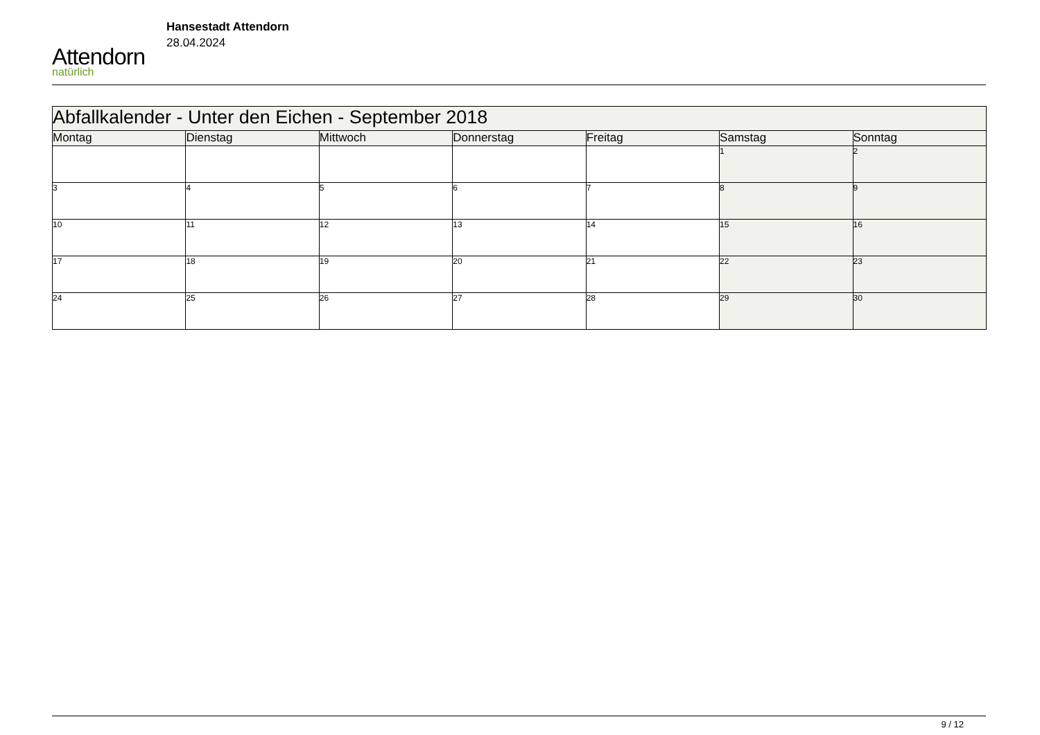Attendorn
natürlich
Hansestadt Attendorn
28.04.2024
| Abfallkalender - Unter den Eichen - September 2018 | | | | | | |
| --- | --- | --- | --- | --- | --- | --- |
| Montag | Dienstag | Mittwoch | Donnerstag | Freitag | Samstag | Sonntag |
| | | | | | 1 | 2 |
| 3 | 4 | 5 | 6 | 7 | 8 | 9 |
| 10 | 11 | 12 | 13 | 14 | 15 | 16 |
| 17 | 18 | 19 | 20 | 21 | 22 | 23 |
| 24 | 25 | 26 | 27 | 28 | 29 | 30 |
9 / 12